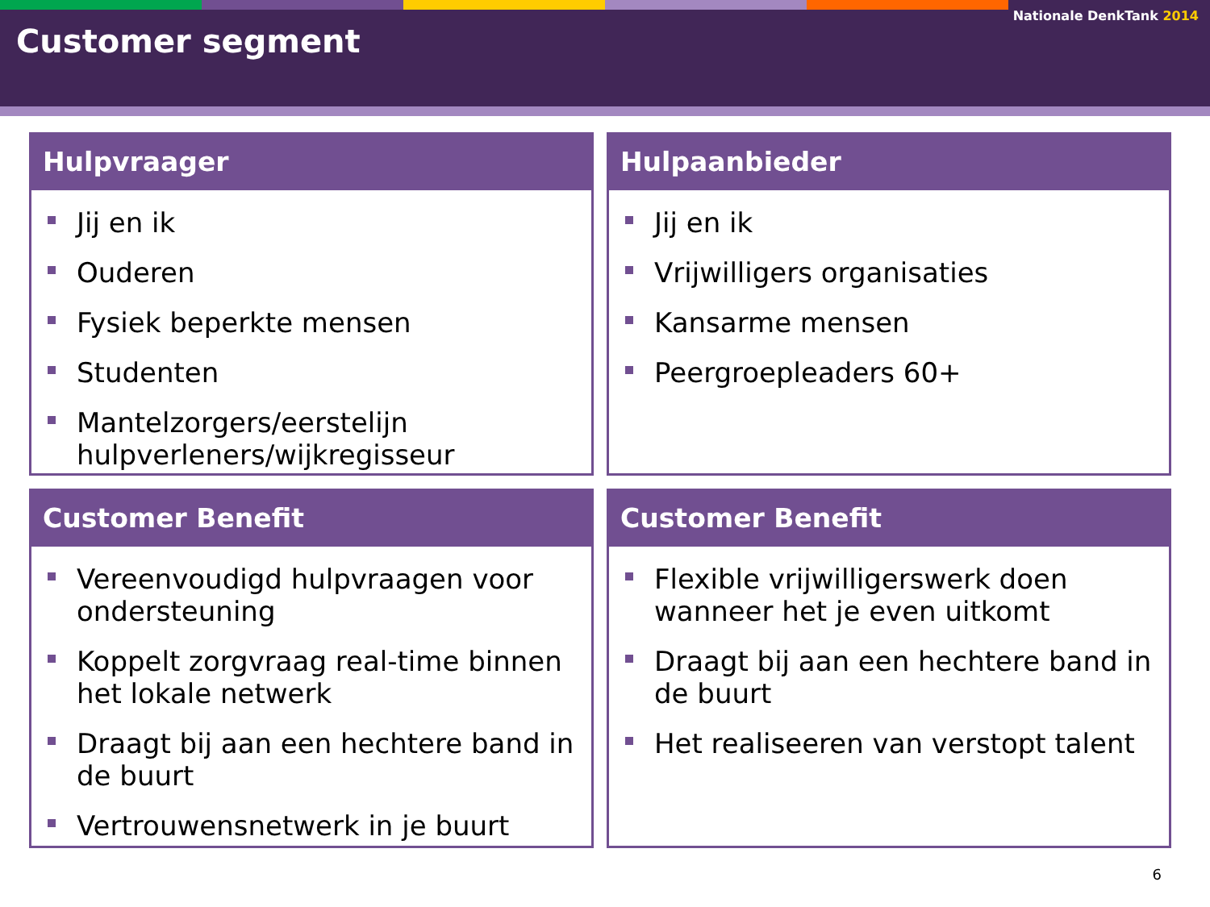Nationale DenkTank 2014
Customer segment
Hulpvraager
Jij en ik
Ouderen
Fysiek beperkte mensen
Studenten
Mantelzorgers/eerstelijn hulpverleners/wijkregisseur
Hulpaanbieder
Jij en ik
Vrijwilligers organisaties
Kansarme mensen
Peergroepleaders 60+
Customer Benefit
Vereenvoudigd hulpvraagen voor ondersteuning
Koppelt zorgvraag real-time binnen het lokale netwerk
Draagt bij aan een hechtere band in de buurt
Vertrouwensnetwerk in je buurt
Customer Benefit
Flexible vrijwilligerswerk doen wanneer het je even uitkomt
Draagt bij aan een hechtere band in de buurt
Het realiseeren van verstopt talent
6